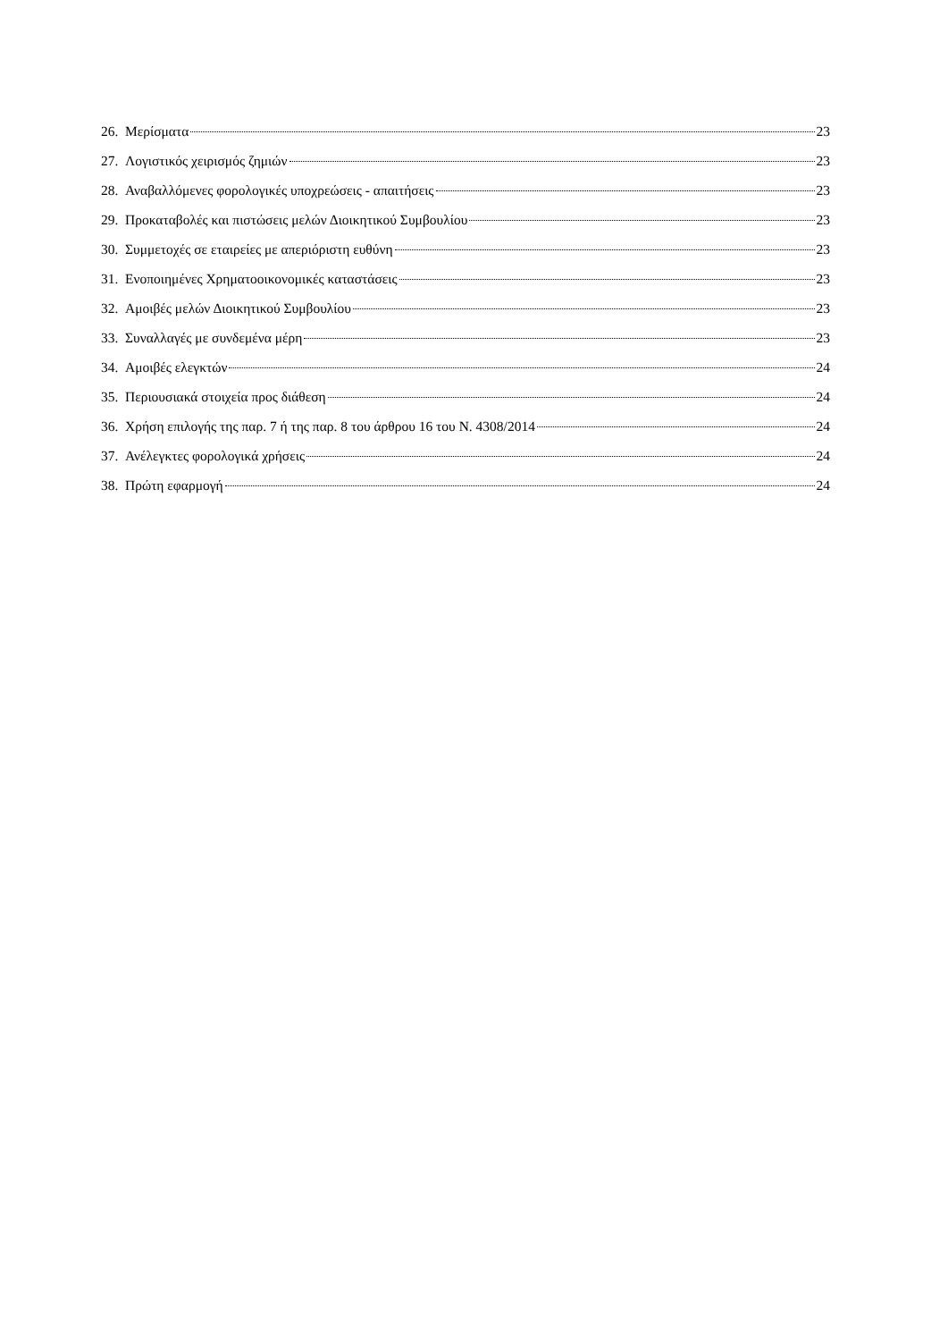26. Μερίσματα 23
27. Λογιστικός χειρισμός ζημιών 23
28. Αναβαλλόμενες φορολογικές υποχρεώσεις - απαιτήσεις 23
29. Προκαταβολές και πιστώσεις μελών Διοικητικού Συμβουλίου 23
30. Συμμετοχές σε εταιρείες με απεριόριστη ευθύνη 23
31. Ενοποιημένες Χρηματοοικονομικές καταστάσεις 23
32. Αμοιβές μελών Διοικητικού Συμβουλίου 23
33. Συναλλαγές με συνδεμένα μέρη 23
34. Αμοιβές ελεγκτών 24
35. Περιουσιακά στοιχεία προς διάθεση 24
36. Χρήση επιλογής της παρ. 7 ή της παρ. 8 του άρθρου 16 του Ν. 4308/2014 24
37. Ανέλεγκτες φορολογικά χρήσεις 24
38. Πρώτη εφαρμογή 24